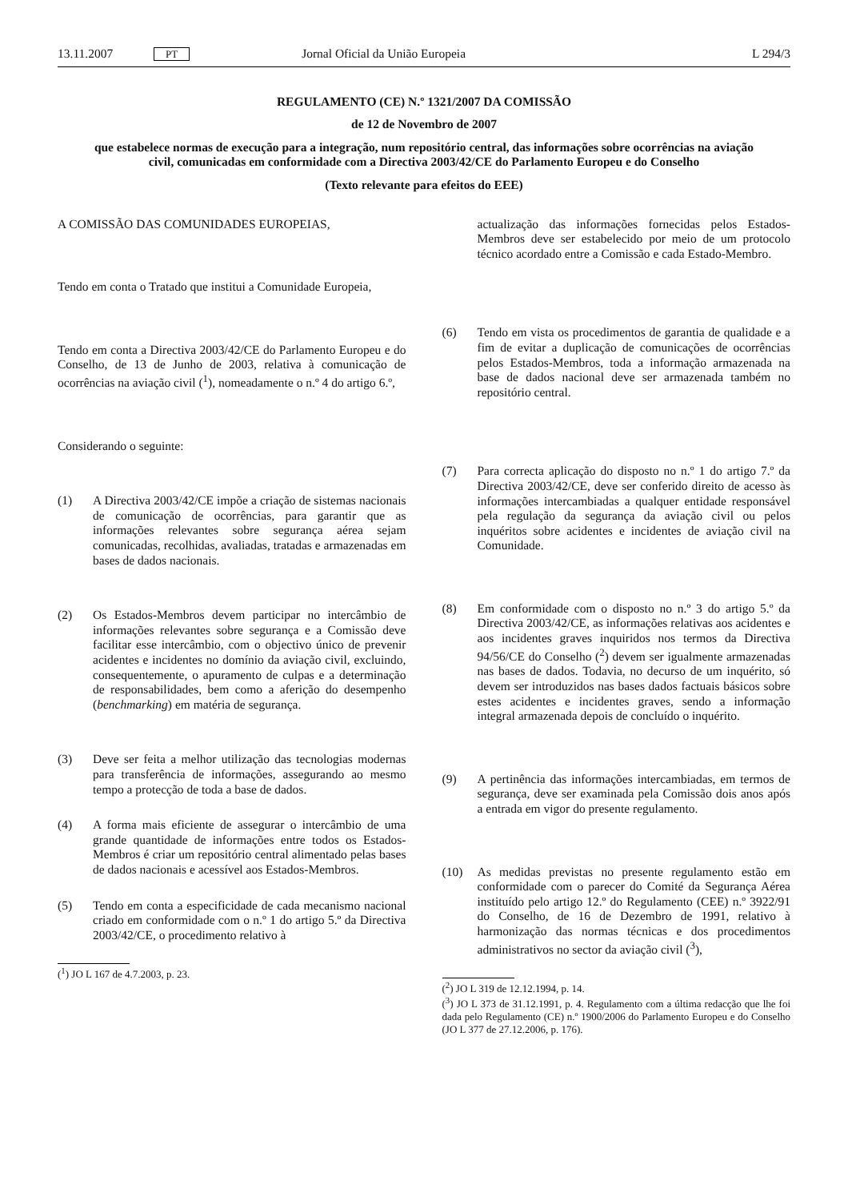13.11.2007 PT Jornal Oficial da União Europeia L 294/3
REGULAMENTO (CE) N.º 1321/2007 DA COMISSÃO
de 12 de Novembro de 2007
que estabelece normas de execução para a integração, num repositório central, das informações sobre ocorrências na aviação civil, comunicadas em conformidade com a Directiva 2003/42/CE do Parlamento Europeu e do Conselho
(Texto relevante para efeitos do EEE)
A COMISSÃO DAS COMUNIDADES EUROPEIAS,
Tendo em conta o Tratado que institui a Comunidade Europeia,
Tendo em conta a Directiva 2003/42/CE do Parlamento Europeu e do Conselho, de 13 de Junho de 2003, relativa à comunicação de ocorrências na aviação civil (<sup>1</sup>), nomeadamente o n.º 4 do artigo 6.º,
Considerando o seguinte:
(1) A Directiva 2003/42/CE impõe a criação de sistemas nacionais de comunicação de ocorrências, para garantir que as informações relevantes sobre segurança aérea sejam comunicadas, recolhidas, avaliadas, tratadas e armazenadas em bases de dados nacionais.
(2) Os Estados-Membros devem participar no intercâmbio de informações relevantes sobre segurança e a Comissão deve facilitar esse intercâmbio, com o objectivo único de prevenir acidentes e incidentes no domínio da aviação civil, excluindo, consequentemente, o apuramento de culpas e a determinação de responsabilidades, bem como a aferição do desempenho (benchmarking) em matéria de segurança.
(3) Deve ser feita a melhor utilização das tecnologias modernas para transferência de informações, assegurando ao mesmo tempo a protecção de toda a base de dados.
(4) A forma mais eficiente de assegurar o intercâmbio de uma grande quantidade de informações entre todos os Estados-Membros é criar um repositório central alimentado pelas bases de dados nacionais e acessível aos Estados-Membros.
(5) Tendo em conta a especificidade de cada mecanismo nacional criado em conformidade com o n.º 1 do artigo 5.º da Directiva 2003/42/CE, o procedimento relativo à
(<sup>1</sup>) JO L 167 de 4.7.2003, p. 23.
actualização das informações fornecidas pelos Estados-Membros deve ser estabelecido por meio de um protocolo técnico acordado entre a Comissão e cada Estado-Membro.
(6) Tendo em vista os procedimentos de garantia de qualidade e a fim de evitar a duplicação de comunicações de ocorrências pelos Estados-Membros, toda a informação armazenada na base de dados nacional deve ser armazenada também no repositório central.
(7) Para correcta aplicação do disposto no n.º 1 do artigo 7.º da Directiva 2003/42/CE, deve ser conferido direito de acesso às informações intercambiadas a qualquer entidade responsável pela regulação da segurança da aviação civil ou pelos inquéritos sobre acidentes e incidentes de aviação civil na Comunidade.
(8) Em conformidade com o disposto no n.º 3 do artigo 5.º da Directiva 2003/42/CE, as informações relativas aos acidentes e aos incidentes graves inquiridos nos termos da Directiva 94/56/CE do Conselho (<sup>2</sup>) devem ser igualmente armazenadas nas bases de dados. Todavia, no decurso de um inquérito, só devem ser introduzidos nas bases dados factuais básicos sobre estes acidentes e incidentes graves, sendo a informação integral armazenada depois de concluído o inquérito.
(9) A pertinência das informações intercambiadas, em termos de segurança, deve ser examinada pela Comissão dois anos após a entrada em vigor do presente regulamento.
(10) As medidas previstas no presente regulamento estão em conformidade com o parecer do Comité da Segurança Aérea instituído pelo artigo 12.º do Regulamento (CEE) n.º 3922/91 do Conselho, de 16 de Dezembro de 1991, relativo à harmonização das normas técnicas e dos procedimentos administrativos no sector da aviação civil (<sup>3</sup>),
(<sup>2</sup>) JO L 319 de 12.12.1994, p. 14.
(<sup>3</sup>) JO L 373 de 31.12.1991, p. 4. Regulamento com a última redacção que lhe foi dada pelo Regulamento (CE) n.º 1900/2006 do Parlamento Europeu e do Conselho (JO L 377 de 27.12.2006, p. 176).